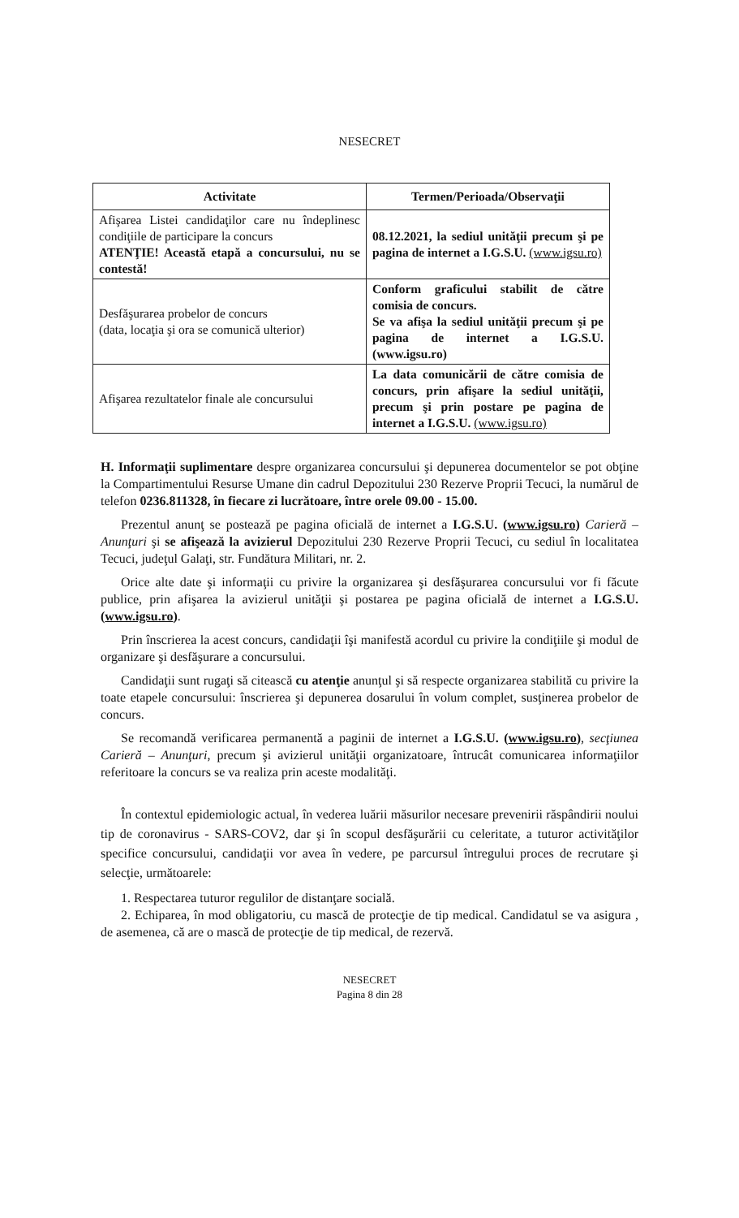NESECRET
| Activitate | Termen/Perioada/Observaţii |
| --- | --- |
| Afişarea Listei candidaţilor care nu îndeplinesc condiţiile de participare la concurs ATENŢIE! Această etapă a concursului, nu se contestă! | 08.12.2021, la sediul unităţii precum şi pe pagina de internet a I.G.S.U. (www.igsu.ro) |
| Desfăşurarea probelor de concurs (data, locaţia şi ora se comunică ulterior) | Conform graficului stabilit de către comisia de concurs. Se va afişa la sediul unităţii precum şi pe pagina de internet a I.G.S.U. (www.igsu.ro) |
| Afişarea rezultatelor finale ale concursului | La data comunicării de către comisia de concurs, prin afişare la sediul unităţii, precum şi prin postare pe pagina de internet a I.G.S.U. (www.igsu.ro) |
H. Informaţii suplimentare despre organizarea concursului şi depunerea documentelor se pot obţine la Compartimentului Resurse Umane din cadrul Depozitului 230 Rezerve Proprii Tecuci, la numărul de telefon 0236.811328, în fiecare zi lucrătoare, între orele 09.00 - 15.00.
Prezentul anunţ se postează pe pagina oficială de internet a I.G.S.U. (www.igsu.ro) Carieră – Anunţuri şi se afişează la avizierul Depozitului 230 Rezerve Proprii Tecuci, cu sediul în localitatea Tecuci, judeţul Galaţi, str. Fundătura Militari, nr. 2.
Orice alte date şi informaţii cu privire la organizarea şi desfăşurarea concursului vor fi făcute publice, prin afişarea la avizierul unităţii şi postarea pe pagina oficială de internet a I.G.S.U. (www.igsu.ro).
Prin înscrierea la acest concurs, candidaţii îşi manifestă acordul cu privire la condiţiile şi modul de organizare şi desfăşurare a concursului.
Candidaţii sunt rugaţi să citească cu atenţie anunţul şi să respecte organizarea stabilită cu privire la toate etapele concursului: înscrierea şi depunerea dosarului în volum complet, susţinerea probelor de concurs.
Se recomandă verificarea permanentă a paginii de internet a I.G.S.U. (www.igsu.ro), secţiunea Carieră – Anunţuri, precum şi avizierul unităţii organizatoare, întrucât comunicarea informaţiilor referitoare la concurs se va realiza prin aceste modalităţi.
În contextul epidemiologic actual, în vederea luării măsurilor necesare prevenirii răspândirii noului tip de coronavirus - SARS-COV2, dar şi în scopul desfăşurării cu celeritate, a tuturor activităţilor specifice concursului, candidaţii vor avea în vedere, pe parcursul întregului proces de recrutare şi selecţie, următoarele:
1. Respectarea tuturor regulilor de distanţare socială.
2. Echiparea, în mod obligatoriu, cu mască de protecţie de tip medical. Candidatul se va asigura , de asemenea, că are o mască de protecţie de tip medical, de rezervă.
NESECRET
Pagina 8 din 28